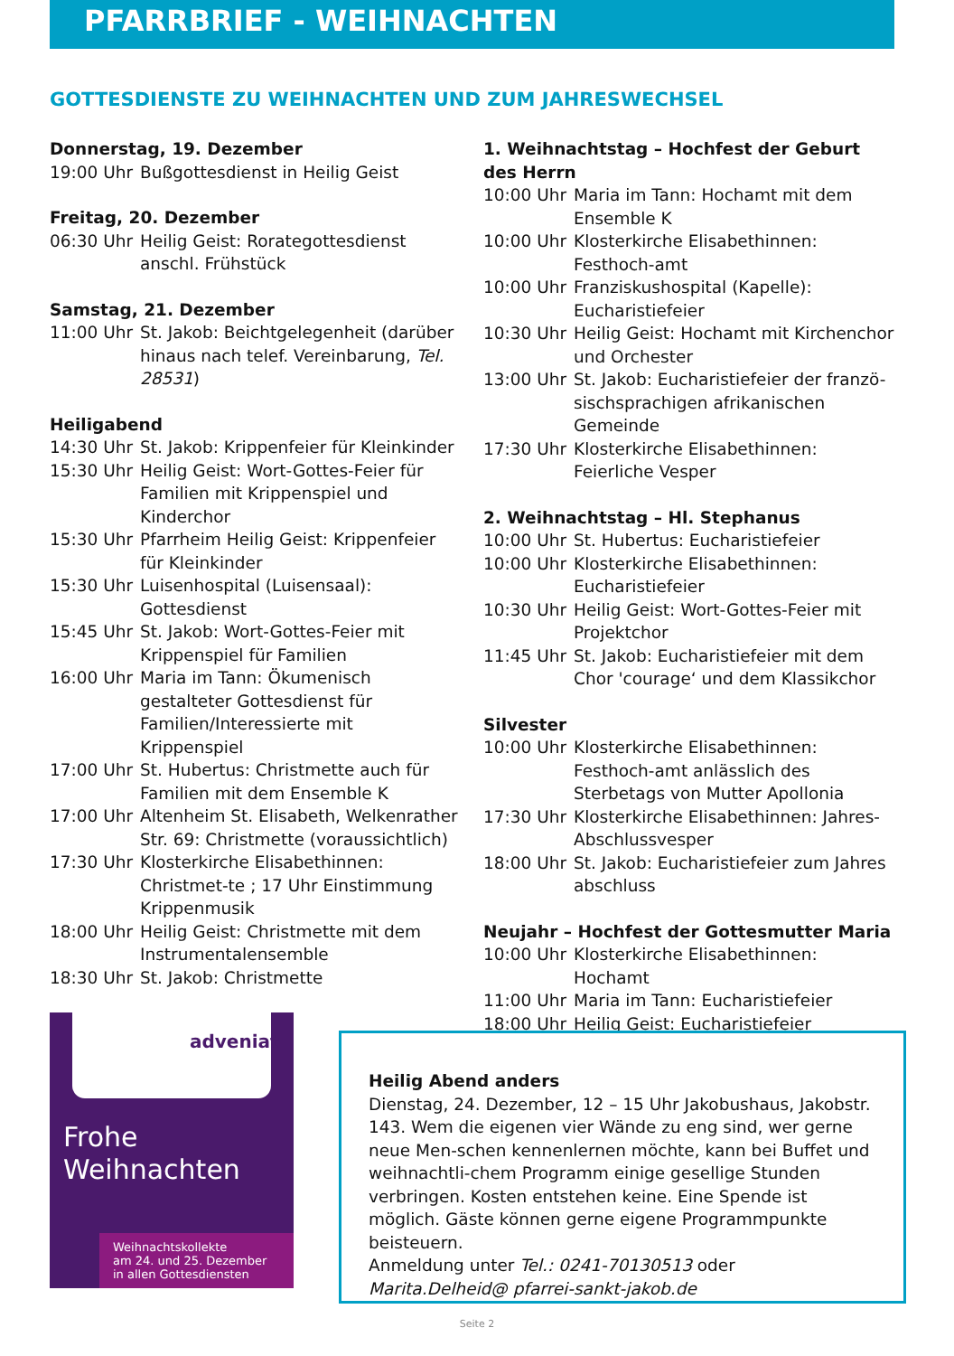PFARRBRIEF - WEIHNACHTEN
GOTTESDIENSTE ZU WEIHNACHTEN UND ZUM JAHRESWECHSEL
Donnerstag, 19. Dezember
19:00 Uhr Bußgottesdienst in Heilig Geist
Freitag, 20. Dezember
06:30 Uhr Heilig Geist: Rorategottesdienst anschl. Frühstück
Samstag, 21. Dezember
11:00 Uhr St. Jakob: Beichtgelegenheit (darüber hinaus nach telef. Vereinbarung, Tel. 28531)
Heiligabend
14:30 Uhr St. Jakob: Krippenfeier für Kleinkinder
15:30 Uhr Heilig Geist: Wort-Gottes-Feier für Familien mit Krippenspiel und Kinderchor
15:30 Uhr Pfarrheim Heilig Geist: Krippenfeier für Kleinkinder
15:30 Uhr Luisenhospital (Luisensaal): Gottesdienst
15:45 Uhr St. Jakob: Wort-Gottes-Feier mit Krippenspiel für Familien
16:00 Uhr Maria im Tann: Ökumenisch gestalteter Gottesdienst für Familien/Interessierte mit Krippenspiel
17:00 Uhr St. Hubertus: Christmette auch für Familien mit dem Ensemble K
17:00 Uhr Altenheim St. Elisabeth, Welkenrather Str. 69: Christmette (voraussichtlich)
17:30 Uhr Klosterkirche Elisabethinnen: Christmet-te ; 17 Uhr Einstimmung Krippenmusik
18:00 Uhr Heilig Geist: Christmette mit dem Instrumentalensemble
18:30 Uhr St. Jakob: Christmette
1. Weihnachtstag – Hochfest der Geburt des Herrn
10:00 Uhr Maria im Tann: Hochamt mit dem Ensemble K
10:00 Uhr Klosterkirche Elisabethinnen: Festhoch-amt
10:00 Uhr Franziskushospital (Kapelle): Eucharistiefeier
10:30 Uhr Heilig Geist: Hochamt mit Kirchenchor und Orchester
13:00 Uhr St. Jakob: Eucharistiefeier der franzö-sischsprachigen afrikanischen Gemeinde
17:30 Uhr Klosterkirche Elisabethinnen: Feierliche Vesper
2. Weihnachtstag – Hl. Stephanus
10:00 Uhr St. Hubertus: Eucharistiefeier
10:00 Uhr Klosterkirche Elisabethinnen: Eucharistiefeier
10:30 Uhr Heilig Geist: Wort-Gottes-Feier mit Projektchor
11:45 Uhr St. Jakob: Eucharistiefeier mit dem Chor 'courage‘ und dem Klassikchor
Silvester
10:00 Uhr Klosterkirche Elisabethinnen: Festhoch-amt anlässlich des Sterbetags von Mutter Apollonia
17:30 Uhr Klosterkirche Elisabethinnen: Jahres-Abschlussvesper
18:00 Uhr St. Jakob: Eucharistiefeier zum Jahres abschluss
Neujahr – Hochfest der Gottesmutter Maria
10:00 Uhr Klosterkirche Elisabethinnen: Hochamt
11:00 Uhr Maria im Tann: Eucharistiefeier
18:00 Uhr Heilig Geist: Eucharistiefeier
adveniat
Frohe
Weihnachten
Weihnachtskollekte
am 24. und 25. Dezember
in allen Gottesdiensten
Heilig Abend anders
Dienstag, 24. Dezember, 12 – 15 Uhr Jakobushaus, Jakobstr. 143. Wem die eigenen vier Wände zu eng sind, wer gerne neue Men-schen kennenlernen möchte, kann bei Buffet und weihnachtli-chem Programm einige gesellige Stunden verbringen. Kosten entstehen keine. Eine Spende ist möglich. Gäste können gerne eigene Programmpunkte beisteuern.
Anmeldung unter Tel.: 0241-70130513 oder Marita.Delheid@ pfarrei-sankt-jakob.de
Seite 2